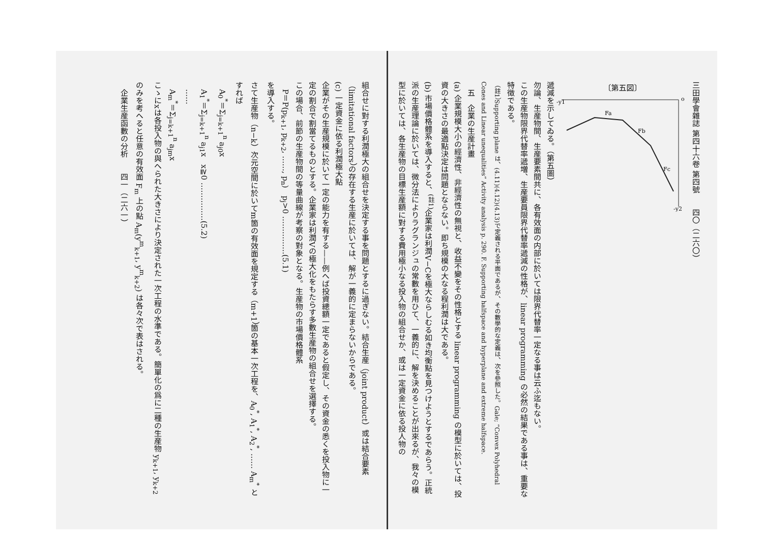三田學會雜誌 第四十六卷 第四號　　四〇（二六〇）
〔第五図〕
-y1
o
Fa
Fb
Fc
-y2
遞減を示してゐる。（第五圖）
勿論、生産物間、生産要素間共に、各有效面の内部に於いては限界代替率一定なる事は云ふ迄もない。
この生産物限界代替率遞増、生産要員限界代替率遞減の性格が、linear programming の必然の結果である事は、重要な特徴である。
（註1）Supporting plane は、(4.11)(4.12)(4.13)で定義される平面であるが、その數學的な定義は、次を參照した。Gale; “Convex Polyhedral Cones and Linear unequalities” Activity analysis p. 290. F. Supporting halfspace and hyperplane and extreme halfspace.
　五　企業の生産計畫
(a) 企業規模大小の經濟性、非經濟性の無視と、收益不變をその性格とする linear programming の模型に於いては、投資の大きさの最適點決定は問題とならない。即ち規模の大なる程利潤は大である。
(b) 市場價格體系を導入すると、<sup>(註1)</sup>企業家は利潤V−Cを極大ならしむる如き均衡點を見つけようとするであらう。正統派の生産理論に於いては、微分法によりラグランジュの常數を用ひて、一義的に、解を決めることが出來るが、我々の模型に於いては、各生産物の目標生産額に對する費用極小なる投入物の組合せか、或は一定資金に依る投人物の
組合せに對する利潤極大の組合せを決定する事を問題とするに過ぎない。結合生産（joint product）或は結合要素（limitational factors）の存在する生産に於いては、解が一義的に定まらないからである。
(c) 一定資金に依る利潤極大點
企業がその生産規模に於いて一定の能力を有する——例へば投資總額一定であると假定し、その資金の悉くを投入物に一定の割合で割當てるものとする。企業家は利潤Vの極大化をもたらす多數生産物の組合せを選擇する。
この場合、前節の生産物間の等量曲線が考察の對象となる。生産物の市場價格體系
　P＝P(p<sub>k+1</sub>, p<sub>k+2</sub>, ……, p<sub>n</sub>)　p<sub>j</sub>>0 ……………(5.1)
を導入する。
さて生産物（n−k）次元空間に於いてm箇の有效面を規定する（m+1）箇の基本一次工程を、A<sub>0</sub><sup>*</sup>, A<sub>1</sub><sup>*</sup>, A<sub>2</sub><sup>*</sup>, …… A<sub>m</sub><sup>*</sup> とすれば
　A<sub>0</sub><sup>*</sup>＝Σ<sub>j=k+1</sub><sup>n</sup> a<sub>j0</sub>x
　A<sub>1</sub><sup>*</sup>＝Σ<sub>j=k+1</sub><sup>n</sup> a<sub>j1</sub>x　x≧0 ……………(5.2)
　……
　A<sub>m</sub><sup>*</sup>＝Σ<sub>j=k+1</sub><sup>n</sup> a<sub>jm</sub>x
こゝにxは各投入物の與へられた大きさにより決定された一次工程の水準である。簡單化の爲に二種の生産物 y<sub>k+1</sub>, y<sub>k+2</sub> のみを考へると任意の有效面 F<sub>m</sub> 上の點 A<sub>m</sub>(y<sup>m</sup><sub>k+1</sub>, y<sup>m</sup><sub>k+2</sub>) は各々次で表はされる。
　企業生産函數の分析　　四一（二六一）